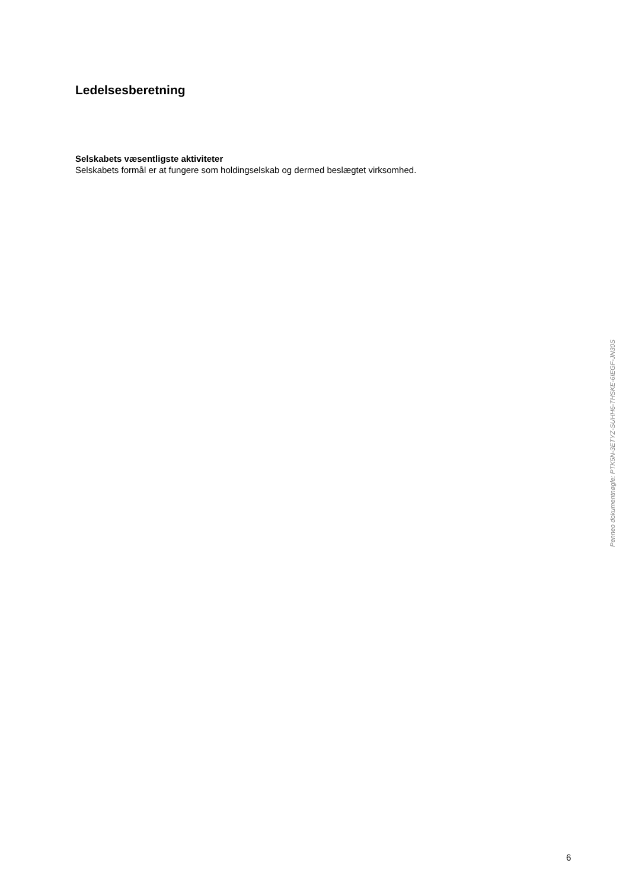Ledelsesberetning
Selskabets væsentligste aktiviteter
Selskabets formål er at fungere som holdingselskab og dermed beslægtet virksomhed.
Penneo dokumentnøgle: PTK5N-3ETYZ-SUHH6-THSKE-6IEGF-JN30S
6